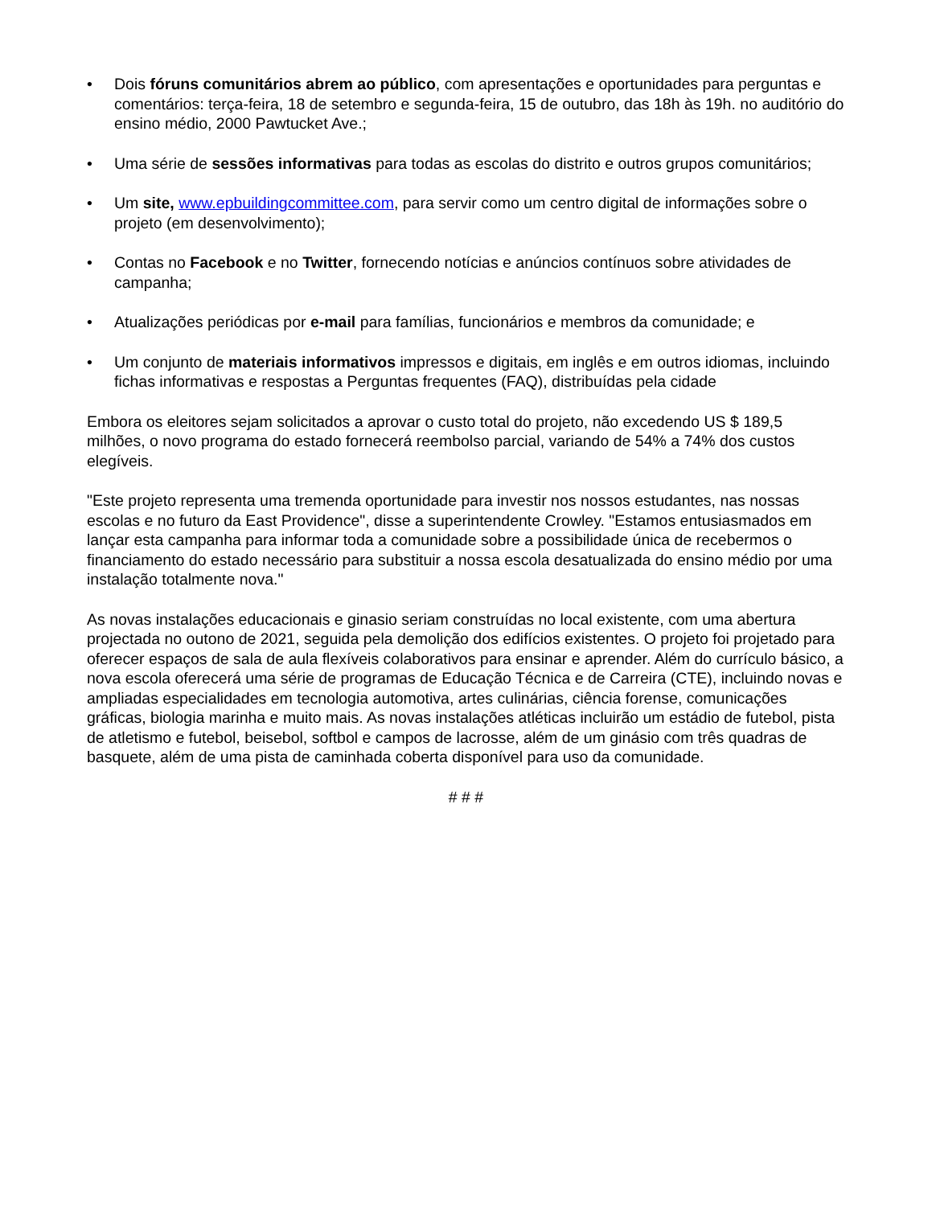• Dois fóruns comunitários abrem ao público, com apresentações e oportunidades para perguntas e comentários: terça-feira, 18 de setembro e segunda-feira, 15 de outubro, das 18h às 19h. no auditório do ensino médio, 2000 Pawtucket Ave.;
• Uma série de sessões informativas para todas as escolas do distrito e outros grupos comunitários;
• Um site, www.epbuildingcommittee.com, para servir como um centro digital de informações sobre o projeto (em desenvolvimento);
• Contas no Facebook e no Twitter, fornecendo notícias e anúncios contínuos sobre atividades de campanha;
• Atualizações periódicas por e-mail para famílias, funcionários e membros da comunidade; e
• Um conjunto de materiais informativos impressos e digitais, em inglês e em outros idiomas, incluindo fichas informativas e respostas a Perguntas frequentes (FAQ), distribuídas pela cidade
Embora os eleitores sejam solicitados a aprovar o custo total do projeto, não excedendo US $ 189,5 milhões, o novo programa do estado fornecerá reembolso parcial, variando de 54% a 74% dos custos elegíveis.
"Este projeto representa uma tremenda oportunidade para investir nos nossos estudantes, nas nossas escolas e no futuro da East Providence", disse a superintendente Crowley. "Estamos entusiasmados em lançar esta campanha para informar toda a comunidade sobre a possibilidade única de recebermos o financiamento do estado necessário para substituir a nossa escola desatualizada do ensino médio por uma instalação totalmente nova."
As novas instalações educacionais e ginasio seriam construídas no local existente, com uma abertura projectada no outono de 2021, seguida pela demolição dos edifícios existentes. O projeto foi projetado para oferecer espaços de sala de aula flexíveis colaborativos para ensinar e aprender. Além do currículo básico, a nova escola oferecerá uma série de programas de Educação Técnica e de Carreira (CTE), incluindo novas e ampliadas especialidades em tecnologia automotiva, artes culinárias, ciência forense, comunicações gráficas, biologia marinha e muito mais. As novas instalações atléticas incluirão um estádio de futebol, pista de atletismo e futebol, beisebol, softbol e campos de lacrosse, além de um ginásio com três quadras de basquete, além de uma pista de caminhada coberta disponível para uso da comunidade.
# # #